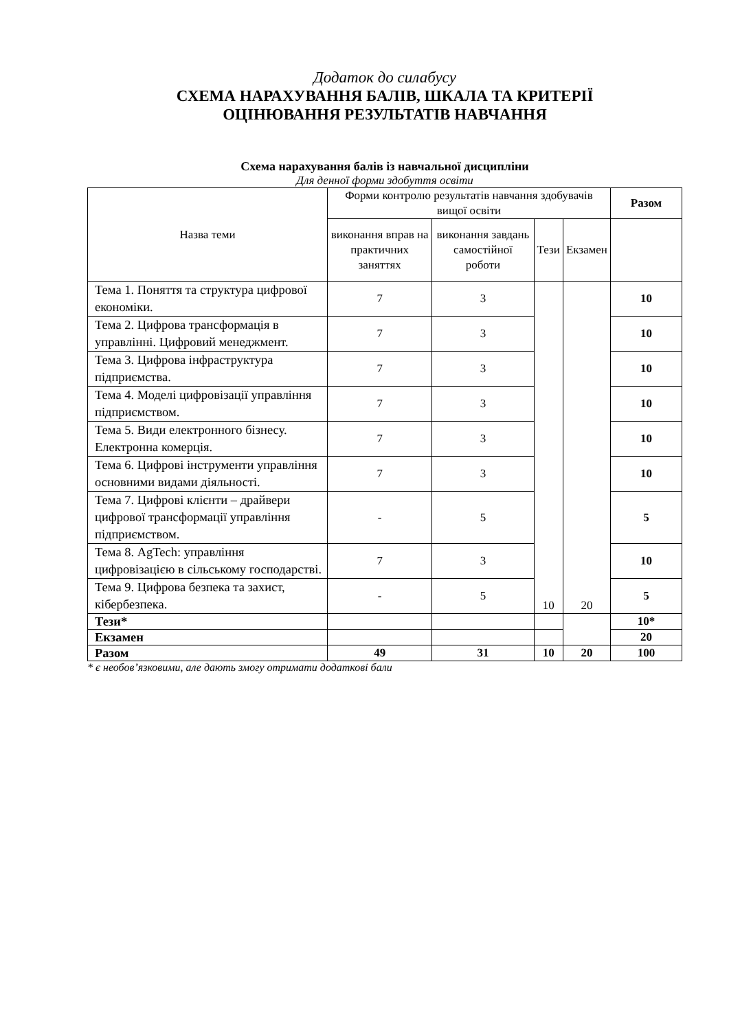Додаток до силабусу
СХЕМА НАРАХУВАННЯ БАЛІВ, ШКАЛА ТА КРИТЕРІЇ
ОЦІНЮВАННЯ РЕЗУЛЬТАТІВ НАВЧАННЯ
Схема нарахування балів із навчальної дисципліни
Для денної форми здобуття освіти
| Назва теми | Форми контролю результатів навчання здобувачів вищої освіти | | | | Разом |
| --- | --- | --- | --- | --- | --- |
| | виконання вправ на практичних заняттях | виконання завдань самостійної роботи | Тези | Екзамен | |
| Тема 1. Поняття та структура цифрової економіки. | 7 | 3 | 10 | 20 | 10 |
| Тема 2. Цифрова трансформація в управлінні. Цифровий менеджмент. | 7 | 3 | | | 10 |
| Тема 3. Цифрова інфраструктура підприємства. | 7 | 3 | | | 10 |
| Тема 4. Моделі цифровізації управління підприємством. | 7 | 3 | | | 10 |
| Тема 5. Види електронного бізнесу. Електронна комерція. | 7 | 3 | | | 10 |
| Тема 6. Цифрові інструменти управління основними видами діяльності. | 7 | 3 | | | 10 |
| Тема 7. Цифрові клієнти – драйвери цифрової трансформації управління підприємством. | - | 5 | | | 5 |
| Тема 8. AgTech: управління цифровізацією в сільському господарстві. | 7 | 3 | | | 10 |
| Тема 9. Цифрова безпека та захист, кібербезпека. | - | 5 | | | 5 |
| Тези* | | | | | 10* |
| Екзамен | | | | | 20 |
| Разом | 49 | 31 | 10 | 20 | 100 |
* є необов’язковими, але дають змогу отримати додаткові бали